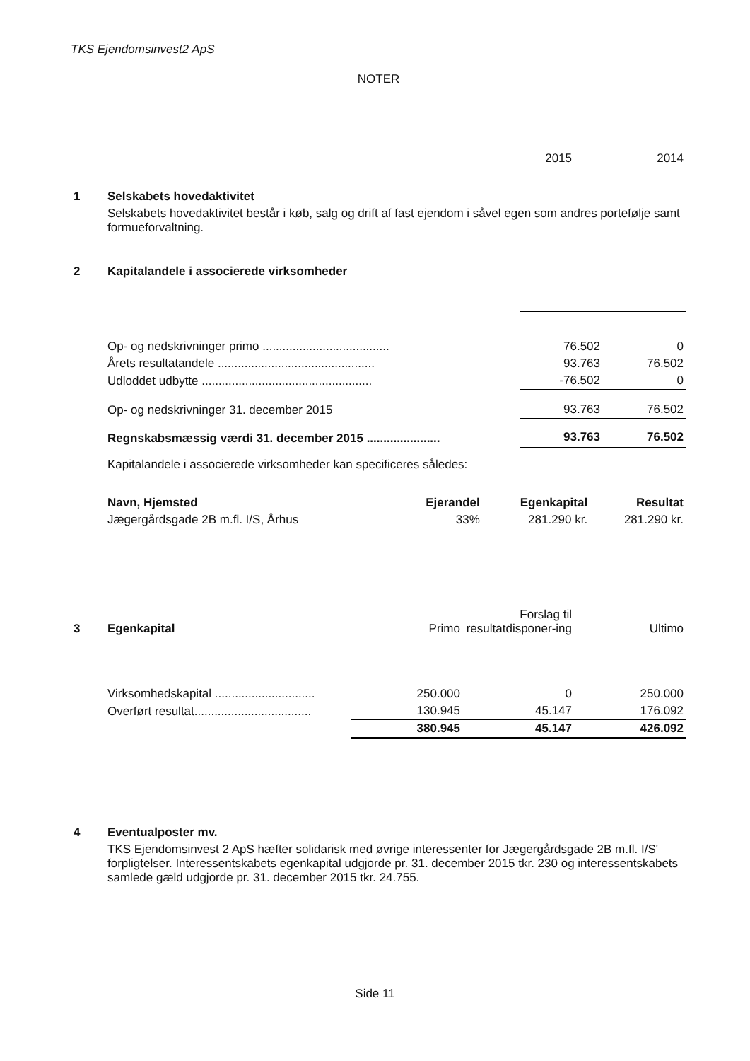TKS Ejendomsinvest2 ApS
NOTER
| | | 2015 | 2014 |
| 1 | Selskabets hovedaktivitet |
| | Selskabets hovedaktivitet består i køb, salg og drift af fast ejendom i såvel egen som andres portefølje samt formueforvaltning. |
| 2 | Kapitalandele i associerede virksomheder | | |
| | Op- og nedskrivninger primo ...................................... | 76.502 | 0 |
| | Årets resultatandele ............................................... | 93.763 | 76.502 |
| | Udloddet udbytte ................................................... | -76.502 | 0 |
| | Op- og nedskrivninger 31. december 2015 | 93.763 | 76.502 |
| | Regnskabsmæssig værdi 31. december 2015 ...................... | 93.763 | 76.502 |
| | Kapitalandele i associerede virksomheder kan specificeres således: | | |
| | Navn, Hjemsted | Ejerandel | Egenkapital | Resultat |
| | Jægergårdsgade 2B m.fl. I/S, Århus | 33% | 281.290 kr. | 281.290 kr. |
| 3 | Egenkapital | Primo | Forslag til resultatdisponer-ing | Ultimo |
| | Virksomhedskapital .............................. | 250.000 | 0 | 250.000 |
| | Overført resultat................................... | 130.945 | 45.147 | 176.092 |
| | | 380.945 | 45.147 | 426.092 |
| 4 | Eventualposter mv. |
| | TKS Ejendomsinvest 2 ApS hæfter solidarisk med øvrige interessenter for Jægergårdsgade 2B m.fl. I/S' forpligtelser. Interessentskabets egenkapital udgjorde pr. 31. december 2015 tkr. 230 og interessentskabets samlede gæld udgjorde pr. 31. december 2015 tkr. 24.755. |
Side 11